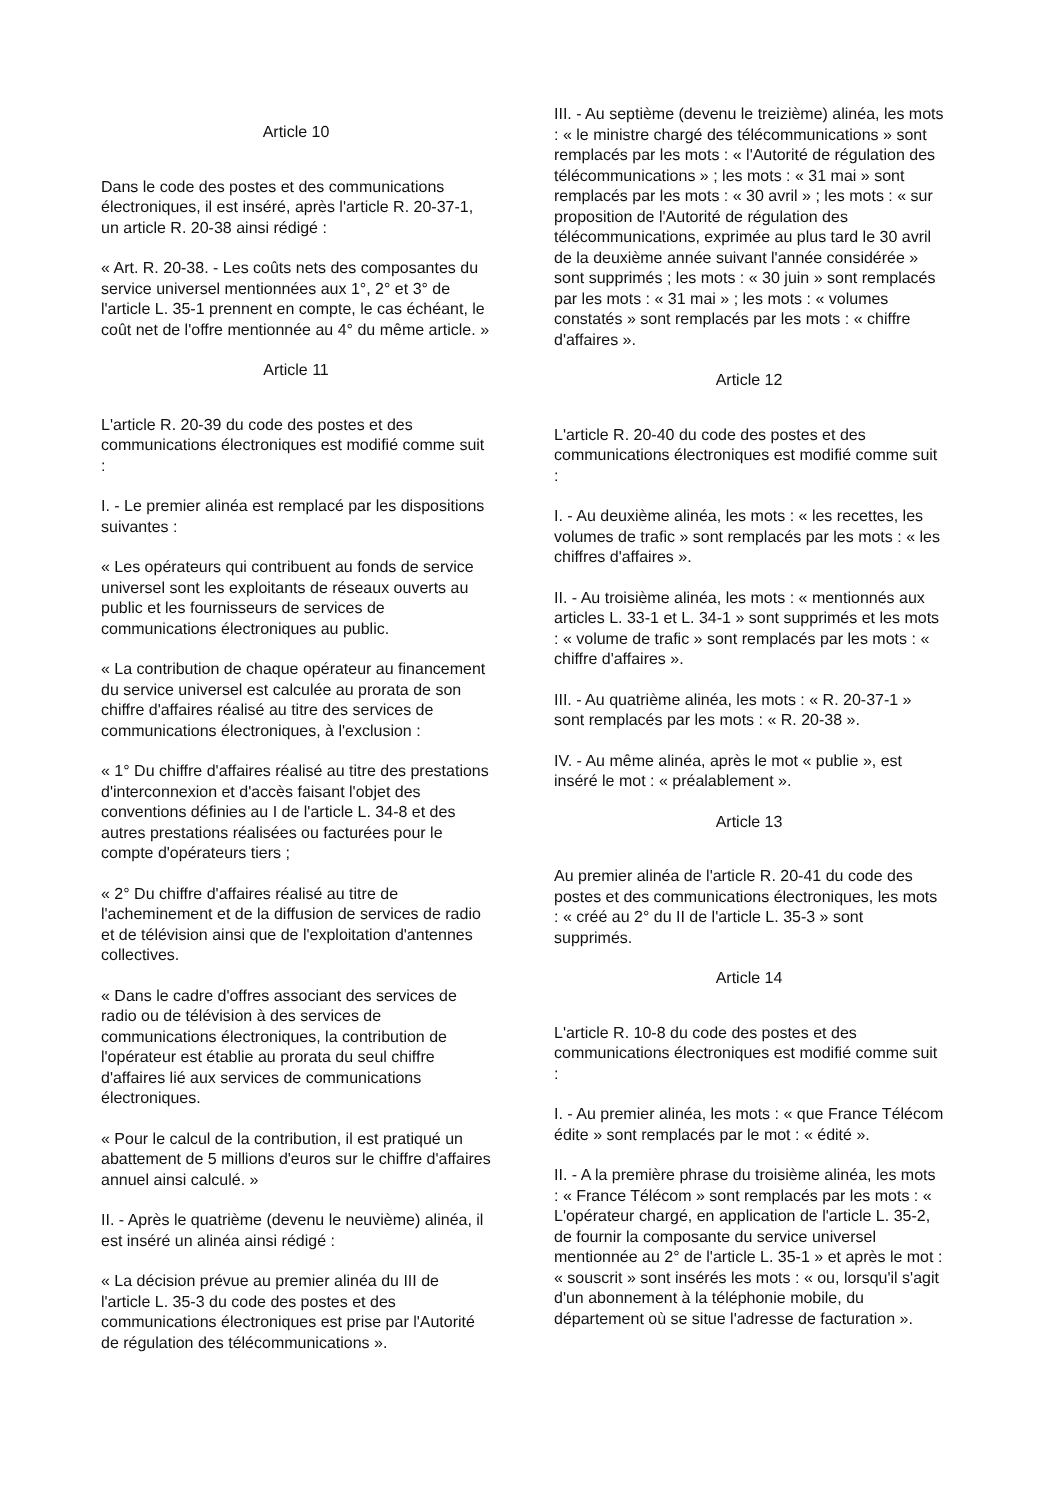Article 10
Dans le code des postes et des communications électroniques, il est inséré, après l'article R. 20-37-1, un article R. 20-38 ainsi rédigé :
« Art. R. 20-38. - Les coûts nets des composantes du service universel mentionnées aux 1°, 2° et 3° de l'article L. 35-1 prennent en compte, le cas échéant, le coût net de l'offre mentionnée au 4° du même article. »
Article 11
L'article R. 20-39 du code des postes et des communications électroniques est modifié comme suit :
I. - Le premier alinéa est remplacé par les dispositions suivantes :
« Les opérateurs qui contribuent au fonds de service universel sont les exploitants de réseaux ouverts au public et les fournisseurs de services de communications électroniques au public.
« La contribution de chaque opérateur au financement du service universel est calculée au prorata de son chiffre d'affaires réalisé au titre des services de communications électroniques, à l'exclusion :
« 1° Du chiffre d'affaires réalisé au titre des prestations d'interconnexion et d'accès faisant l'objet des conventions définies au I de l'article L. 34-8 et des autres prestations réalisées ou facturées pour le compte d'opérateurs tiers ;
« 2° Du chiffre d'affaires réalisé au titre de l'acheminement et de la diffusion de services de radio et de télévision ainsi que de l'exploitation d'antennes collectives.
« Dans le cadre d'offres associant des services de radio ou de télévision à des services de communications électroniques, la contribution de l'opérateur est établie au prorata du seul chiffre d'affaires lié aux services de communications électroniques.
« Pour le calcul de la contribution, il est pratiqué un abattement de 5 millions d'euros sur le chiffre d'affaires annuel ainsi calculé. »
II. - Après le quatrième (devenu le neuvième) alinéa, il est inséré un alinéa ainsi rédigé :
« La décision prévue au premier alinéa du III de l'article L. 35-3 du code des postes et des communications électroniques est prise par l'Autorité de régulation des télécommunications ».
III. - Au septième (devenu le treizième) alinéa, les mots : « le ministre chargé des télécommunications » sont remplacés par les mots : « l'Autorité de régulation des télécommunications » ; les mots : « 31 mai » sont remplacés par les mots : « 30 avril » ; les mots : « sur proposition de l'Autorité de régulation des télécommunications, exprimée au plus tard le 30 avril de la deuxième année suivant l'année considérée » sont supprimés ; les mots : « 30 juin » sont remplacés par les mots : « 31 mai » ; les mots : « volumes constatés » sont remplacés par les mots : « chiffre d'affaires ».
Article 12
L'article R. 20-40 du code des postes et des communications électroniques est modifié comme suit :
I. - Au deuxième alinéa, les mots : « les recettes, les volumes de trafic » sont remplacés par les mots : « les chiffres d'affaires ».
II. - Au troisième alinéa, les mots : « mentionnés aux articles L. 33-1 et L. 34-1 » sont supprimés et les mots : « volume de trafic » sont remplacés par les mots : « chiffre d'affaires ».
III. - Au quatrième alinéa, les mots : « R. 20-37-1 » sont remplacés par les mots : « R. 20-38 ».
IV. - Au même alinéa, après le mot « publie », est inséré le mot : « préalablement ».
Article 13
Au premier alinéa de l'article R. 20-41 du code des postes et des communications électroniques, les mots : « créé au 2° du II de l'article L. 35-3 » sont supprimés.
Article 14
L'article R. 10-8 du code des postes et des communications électroniques est modifié comme suit :
I. - Au premier alinéa, les mots : « que France Télécom édite » sont remplacés par le mot : « édité ».
II. - A la première phrase du troisième alinéa, les mots : « France Télécom » sont remplacés par les mots : « L'opérateur chargé, en application de l'article L. 35-2, de fournir la composante du service universel mentionnée au 2° de l'article L. 35-1 » et après le mot : « souscrit » sont insérés les mots : « ou, lorsqu'il s'agit d'un abonnement à la téléphonie mobile, du département où se situe l'adresse de facturation ».